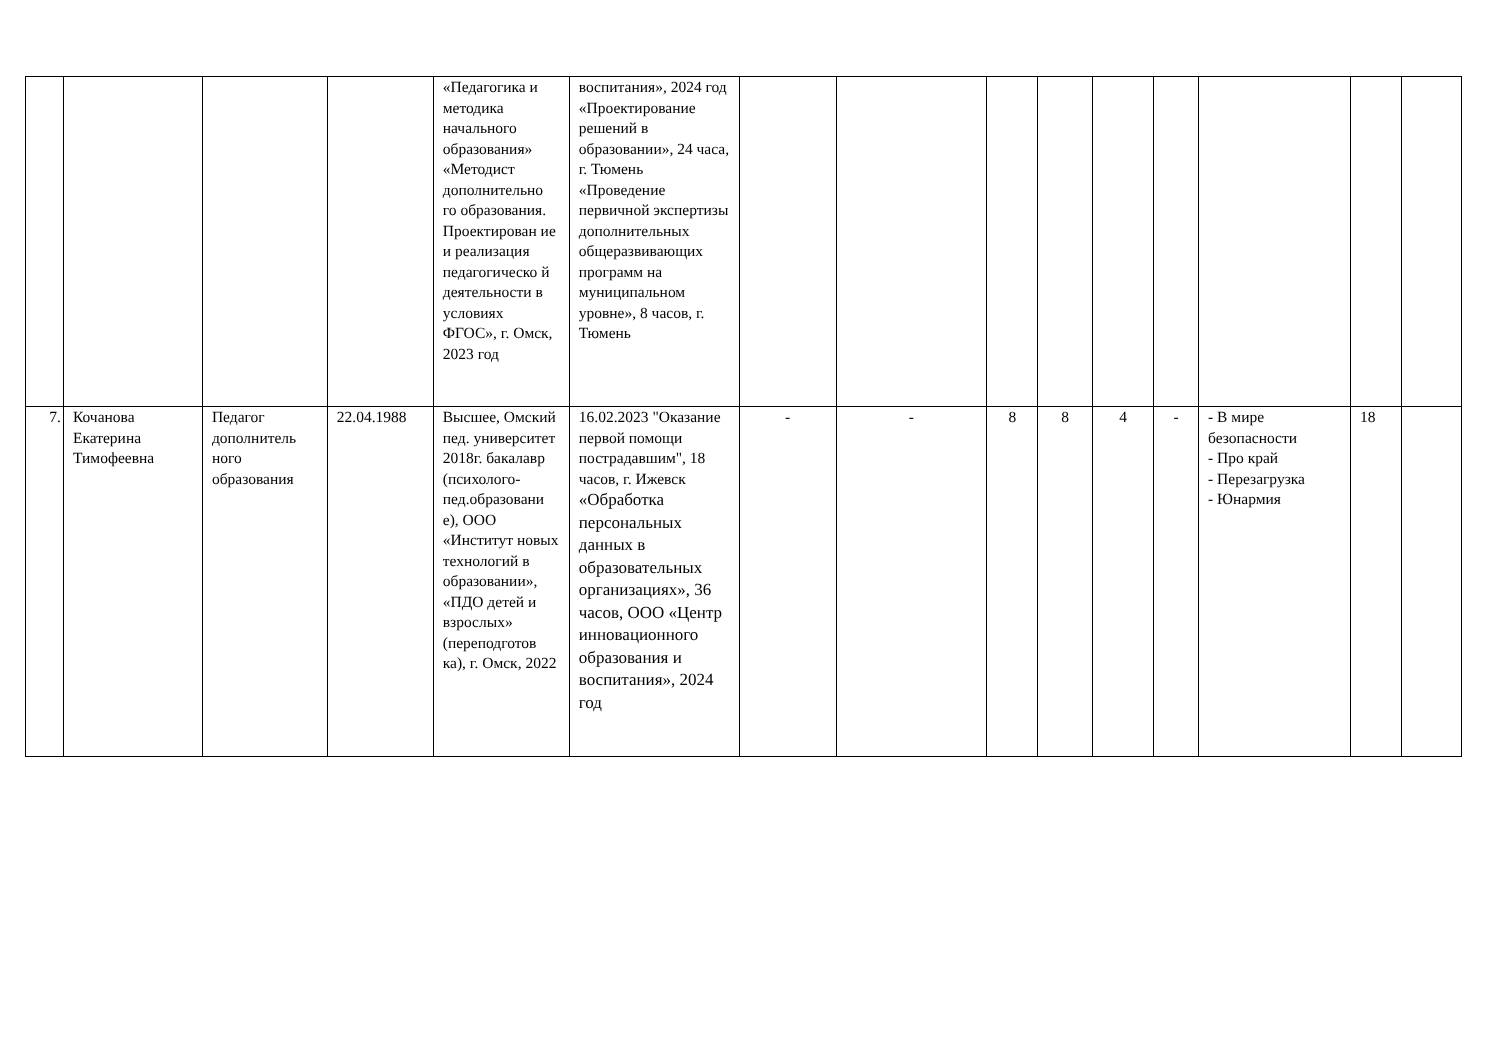| | | | | «Педагогика и методика начального образования» «Методист дополнительно го образования. Проектирован ие и реализация педагогическо й деятельности в условиях ФГОС», г. Омск, 2023 год | воспитания», 2024 год «Проектирование решений в образовании», 24 часа, г. Тюмень «Проведение первичной экспертизы дополнительных общеразвивающих программ на муниципальном уровне», 8 часов, г. Тюмень | | | | | | | | | |
| 7. | Кочанова Екатерина Тимофеевна | Педагог дополнитель ного образования | 22.04.1988 | Высшее, Омский пед. университет 2018г. бакалавр (психолого-пед.образовани е), ООО «Институт новых технологий в образовании», «ПДО детей и взрослых» (переподготов ка), г. Омск, 2022 | 16.02.2023 "Оказание первой помощи пострадавшим", 18 часов, г. Ижевск «Обработка персональных данных в образовательных организациях», 36 часов, ООО «Центр инновационного образования и воспитания», 2024 год | - | - | 8 | 8 | 4 | - | - В мире безопасности - Про край - Перезагрузка - Юнармия | 18 | |